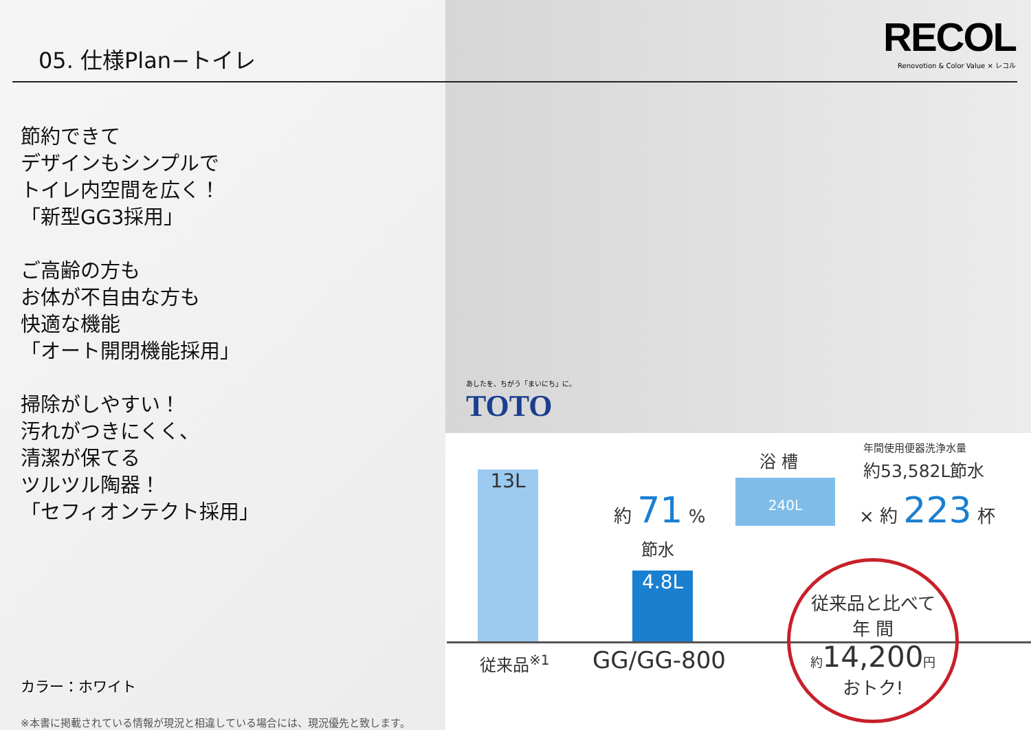05. 仕様Plan−トイレ
RECOL
Renovotion & Color Value × レコル
節約できて
デザインもシンプルで
トイレ内空間を広く！
「新型GG3採用」
ご高齢の方も
お体が不自由な方も
快適な機能
「オート開閉機能採用」
掃除がしやすい！
汚れがつきにくく、
清潔が保てる
ツルツル陶器！
「セフィオンテクト採用」
カラー：ホワイト
※本書に掲載されている情報が現況と相違している場合には、現況優先と致します。
あしたを、ちがう「まいにち」に。
TOTO
13L
4.8L
約 71 %
節水
浴 槽
240L
年間使用便器洗浄水量
約53,582L節水
× 約 223 杯
従来品<sup>※1</sup> GG/GG-800
従来品と比べて
年 間
約 14,200 円
おトク!